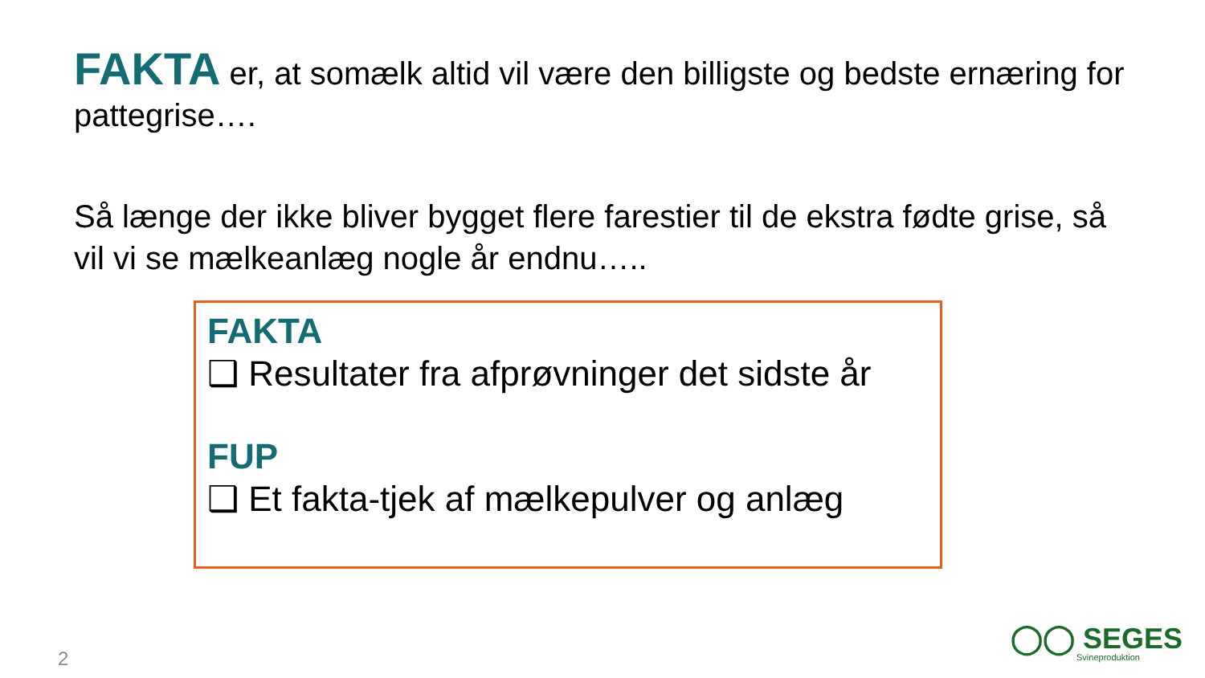FAKTA er, at somælk altid vil være den billigste og bedste ernæring for pattegrise….
Så længe der ikke bliver bygget flere farestier til de ekstra fødte grise, så vil vi se mælkeanlæg nogle år endnu…..
FAKTA
❑ Resultater fra afprøvninger det sidste år
FUP
❑ Et fakta-tjek af mælkepulver og anlæg
2
◯◯ SEGES
Svineproduktion